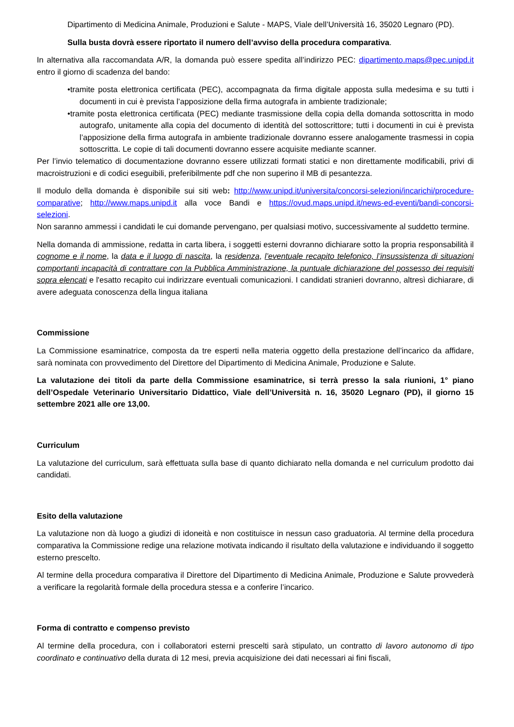Dipartimento di Medicina Animale, Produzioni e Salute - MAPS, Viale dell’Università 16, 35020 Legnaro (PD).
Sulla busta dovrà essere riportato il numero dell’avviso della procedura comparativa.
In alternativa alla raccomandata A/R, la domanda può essere spedita all’indirizzo PEC: dipartimento.maps@pec.unipd.it entro il giorno di scadenza del bando:
•tramite posta elettronica certificata (PEC), accompagnata da firma digitale apposta sulla medesima e su tutti i documenti in cui è prevista l’apposizione della firma autografa in ambiente tradizionale;
•tramite posta elettronica certificata (PEC) mediante trasmissione della copia della domanda sottoscritta in modo autografo, unitamente alla copia del documento di identità del sottoscrittore; tutti i documenti in cui è prevista l’apposizione della firma autografa in ambiente tradizionale dovranno essere analogamente trasmessi in copia sottoscritta. Le copie di tali documenti dovranno essere acquisite mediante scanner.
Per l’invio telematico di documentazione dovranno essere utilizzati formati statici e non direttamente modificabili, privi di macroistruzioni e di codici eseguibili, preferibilmente pdf che non superino il MB di pesantezza.
Il modulo della domanda è disponibile sui siti web: http://www.unipd.it/universita/concorsi-selezioni/incarichi/procedure-comparative; http://www.maps.unipd.it alla voce Bandi e https://ovud.maps.unipd.it/news-ed-eventi/bandi-concorsi-selezioni.
Non saranno ammessi i candidati le cui domande pervengano, per qualsiasi motivo, successivamente al suddetto termine.
Nella domanda di ammissione, redatta in carta libera, i soggetti esterni dovranno dichiarare sotto la propria responsabilità il cognome e il nome, la data e il luogo di nascita, la residenza, l’eventuale recapito telefonico, l’insussistenza di situazioni comportanti incapacità di contrattare con la Pubblica Amministrazione, la puntuale dichiarazione del possesso dei requisiti sopra elencati e l'esatto recapito cui indirizzare eventuali comunicazioni. I candidati stranieri dovranno, altresì dichiarare, di avere adeguata conoscenza della lingua italiana
Commissione
La Commissione esaminatrice, composta da tre esperti nella materia oggetto della prestazione dell’incarico da affidare, sarà nominata con provvedimento del Direttore del Dipartimento di Medicina Animale, Produzione e Salute.
La valutazione dei titoli da parte della Commissione esaminatrice, si terrà presso la sala riunioni, 1° piano dell’Ospedale Veterinario Universitario Didattico, Viale dell’Università n. 16, 35020 Legnaro (PD), il giorno 15 settembre 2021 alle ore 13,00.
Curriculum
La valutazione del curriculum, sarà effettuata sulla base di quanto dichiarato nella domanda e nel curriculum prodotto dai candidati.
Esito della valutazione
La valutazione non dà luogo a giudizi di idoneità e non costituisce in nessun caso graduatoria. Al termine della procedura comparativa la Commissione redige una relazione motivata indicando il risultato della valutazione e individuando il soggetto esterno prescelto.
Al termine della procedura comparativa il Direttore del Dipartimento di Medicina Animale, Produzione e Salute provvederà a verificare la regolarità formale della procedura stessa e a conferire l’incarico.
Forma di contratto e compenso previsto
Al termine della procedura, con i collaboratori esterni prescelti sarà stipulato, un contratto di lavoro autonomo di tipo coordinato e continuativo della durata di 12 mesi, previa acquisizione dei dati necessari ai fini fiscali,